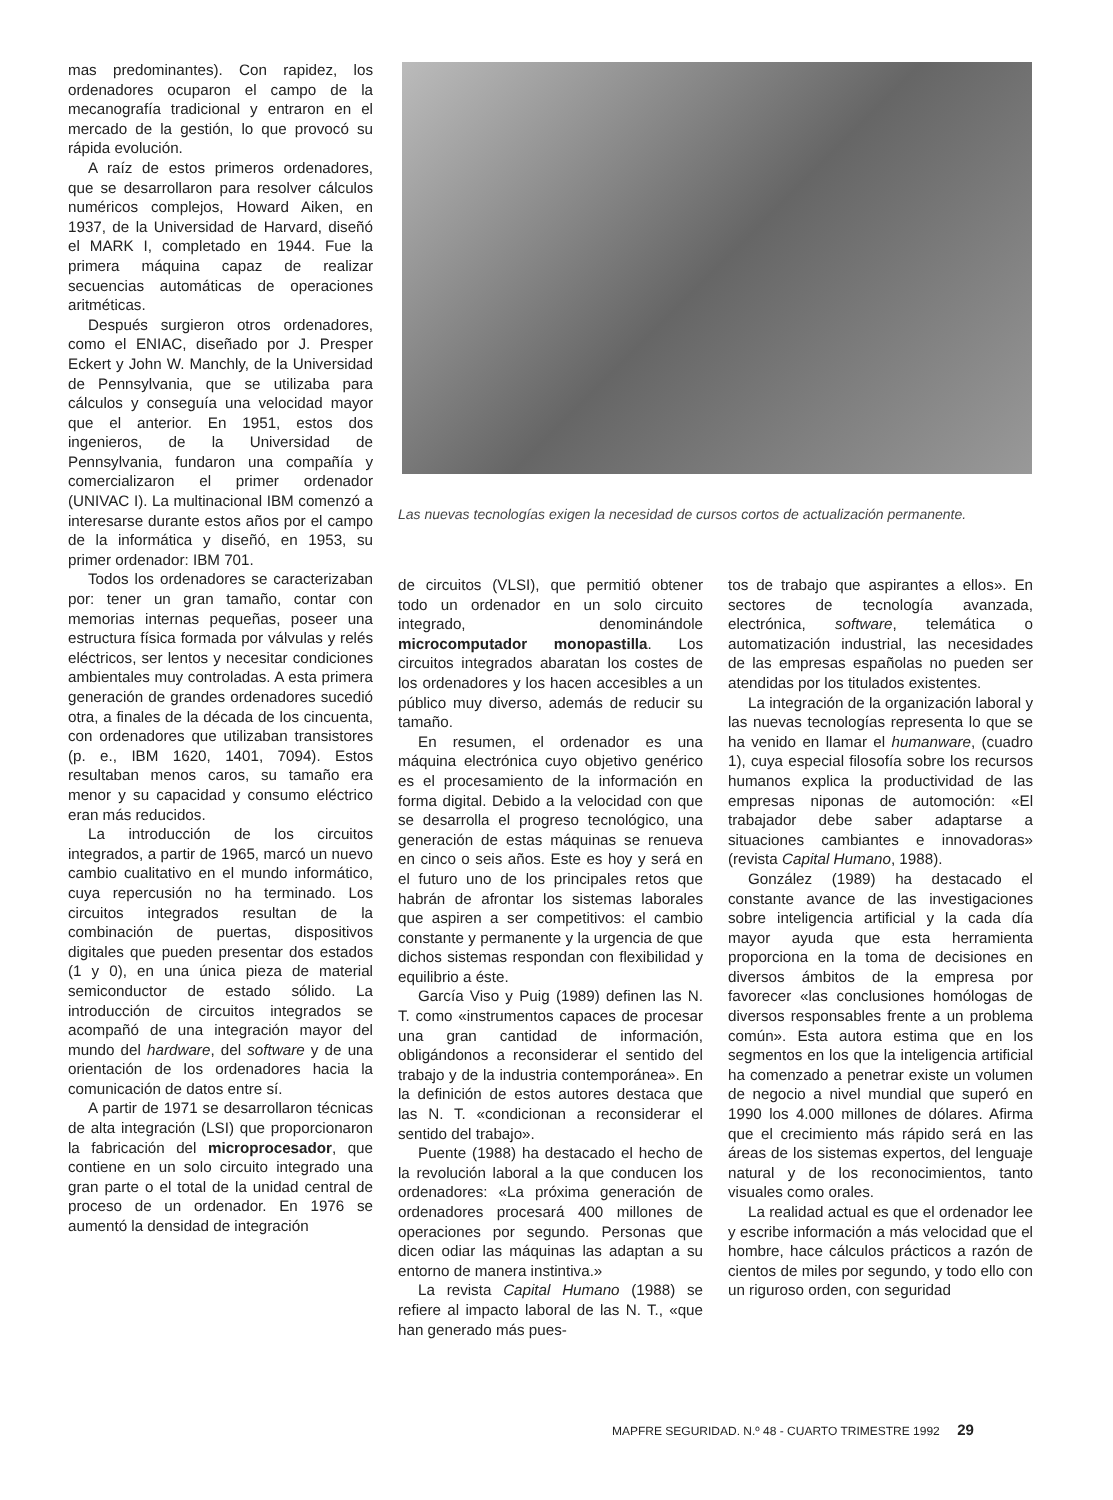mas predominantes). Con rapidez, los ordenadores ocuparon el campo de la mecanografía tradicional y entraron en el mercado de la gestión, lo que provocó su rápida evolución.
A raíz de estos primeros ordenadores, que se desarrollaron para resolver cálculos numéricos complejos, Howard Aiken, en 1937, de la Universidad de Harvard, diseñó el MARK I, completado en 1944. Fue la primera máquina capaz de realizar secuencias automáticas de operaciones aritméticas.
Después surgieron otros ordenadores, como el ENIAC, diseñado por J. Presper Eckert y John W. Manchly, de la Universidad de Pennsylvania, que se utilizaba para cálculos y conseguía una velocidad mayor que el anterior. En 1951, estos dos ingenieros, de la Universidad de Pennsylvania, fundaron una compañía y comercializaron el primer ordenador (UNIVAC I). La multinacional IBM comenzó a interesarse durante estos años por el campo de la informática y diseñó, en 1953, su primer ordenador: IBM 701.
Todos los ordenadores se caracterizaban por: tener un gran tamaño, contar con memorias internas pequeñas, poseer una estructura física formada por válvulas y relés eléctricos, ser lentos y necesitar condiciones ambientales muy controladas. A esta primera generación de grandes ordenadores sucedió otra, a finales de la década de los cincuenta, con ordenadores que utilizaban transistores (p. e., IBM 1620, 1401, 7094). Estos resultaban menos caros, su tamaño era menor y su capacidad y consumo eléctrico eran más reducidos.
La introducción de los circuitos integrados, a partir de 1965, marcó un nuevo cambio cualitativo en el mundo informático, cuya repercusión no ha terminado. Los circuitos integrados resultan de la combinación de puertas, dispositivos digitales que pueden presentar dos estados (1 y 0), en una única pieza de material semiconductor de estado sólido. La introducción de circuitos integrados se acompañó de una integración mayor del mundo del hardware, del software y de una orientación de los ordenadores hacia la comunicación de datos entre sí.
A partir de 1971 se desarrollaron técnicas de alta integración (LSI) que proporcionaron la fabricación del microprocesador, que contiene en un solo circuito integrado una gran parte o el total de la unidad central de proceso de un ordenador. En 1976 se aumentó la densidad de integración
Las nuevas tecnologías exigen la necesidad de cursos cortos de actualización permanente.
de circuitos (VLSI), que permitió obtener todo un ordenador en un solo circuito integrado, denominándole microcomputador monopastilla. Los circuitos integrados abaratan los costes de los ordenadores y los hacen accesibles a un público muy diverso, además de reducir su tamaño.
En resumen, el ordenador es una máquina electrónica cuyo objetivo genérico es el procesamiento de la información en forma digital. Debido a la velocidad con que se desarrolla el progreso tecnológico, una generación de estas máquinas se renueva en cinco o seis años. Este es hoy y será en el futuro uno de los principales retos que habrán de afrontar los sistemas laborales que aspiren a ser competitivos: el cambio constante y permanente y la urgencia de que dichos sistemas respondan con flexibilidad y equilibrio a éste.
García Viso y Puig (1989) definen las N. T. como «instrumentos capaces de procesar una gran cantidad de información, obligándonos a reconsiderar el sentido del trabajo y de la industria contemporánea». En la definición de estos autores destaca que las N. T. «condicionan a reconsiderar el sentido del trabajo».
Puente (1988) ha destacado el hecho de la revolución laboral a la que conducen los ordenadores: «La próxima generación de ordenadores procesará 400 millones de operaciones por segundo. Personas que dicen odiar las máquinas las adaptan a su entorno de manera instintiva.»
La revista Capital Humano (1988) se refiere al impacto laboral de las N. T., «que han generado más pues-
tos de trabajo que aspirantes a ellos». En sectores de tecnología avanzada, electrónica, software, telemática o automatización industrial, las necesidades de las empresas españolas no pueden ser atendidas por los titulados existentes.
La integración de la organización laboral y las nuevas tecnologías representa lo que se ha venido en llamar el humanware, (cuadro 1), cuya especial filosofía sobre los recursos humanos explica la productividad de las empresas niponas de automoción: «El trabajador debe saber adaptarse a situaciones cambiantes e innovadoras» (revista Capital Humano, 1988).
González (1989) ha destacado el constante avance de las investigaciones sobre inteligencia artificial y la cada día mayor ayuda que esta herramienta proporciona en la toma de decisiones en diversos ámbitos de la empresa por favorecer «las conclusiones homólogas de diversos responsables frente a un problema común». Esta autora estima que en los segmentos en los que la inteligencia artificial ha comenzado a penetrar existe un volumen de negocio a nivel mundial que superó en 1990 los 4.000 millones de dólares. Afirma que el crecimiento más rápido será en las áreas de los sistemas expertos, del lenguaje natural y de los reconocimientos, tanto visuales como orales.
La realidad actual es que el ordenador lee y escribe información a más velocidad que el hombre, hace cálculos prácticos a razón de cientos de miles por segundo, y todo ello con un riguroso orden, con seguridad
MAPFRE SEGURIDAD. N.º 48 - CUARTO TRIMESTRE 1992 29